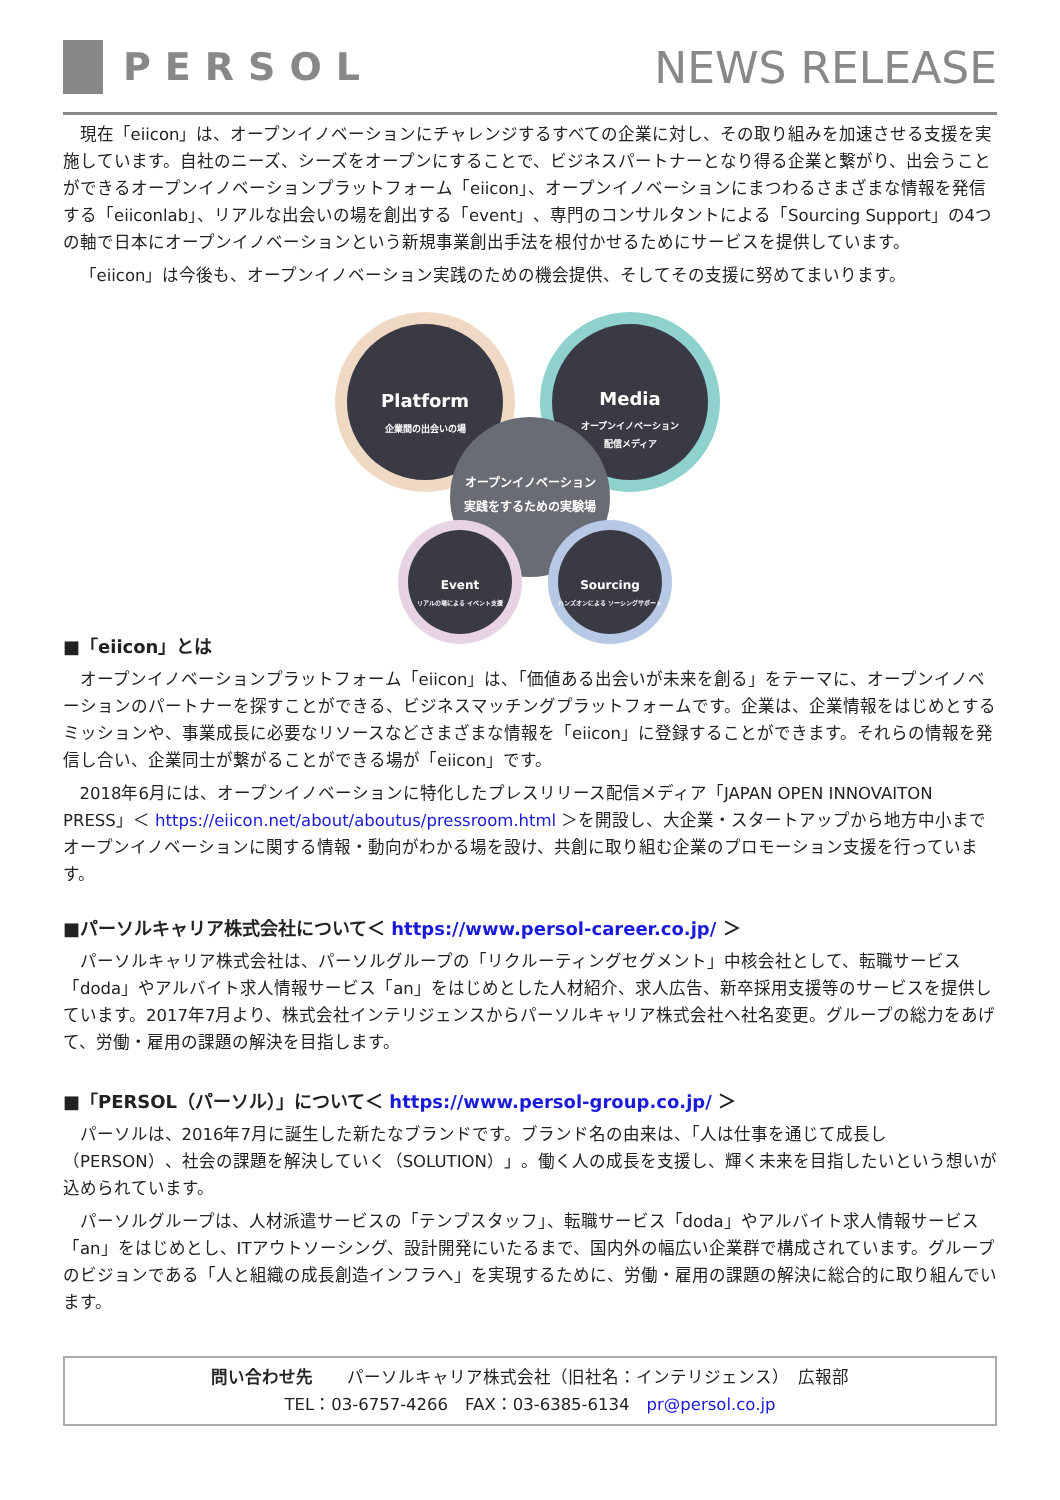PERSOL
NEWS RELEASE
現在「eiicon」は、オープンイノベーションにチャレンジするすべての企業に対し、その取り組みを加速させる支援を実施しています。自社のニーズ、シーズをオープンにすることで、ビジネスパートナーとなり得る企業と繋がり、出会うことができるオープンイノベーションプラットフォーム「eiicon」、オープンイノベーションにまつわるさまざまな情報を発信する「eiiconlab」、リアルな出会いの場を創出する「event」、専門のコンサルタントによる「Sourcing Support」の4つの軸で日本にオープンイノベーションという新規事業創出手法を根付かせるためにサービスを提供しています。
「eiicon」は今後も、オープンイノベーション実践のための機会提供、そしてその支援に努めてまいります。
Platform
企業間の出会いの場
Media
オープンイノベーション
配信メディア
オープンイノベーション
実践をするための実験場
Event
リアルの場による イベント支援
Sourcing
ハンズオンによる ソーシングサポート
■「eiicon」とは
オープンイノベーションプラットフォーム「eiicon」は、「価値ある出会いが未来を創る」をテーマに、オープンイノベーションのパートナーを探すことができる、ビジネスマッチングプラットフォームです。企業は、企業情報をはじめとするミッションや、事業成長に必要なリソースなどさまざまな情報を「eiicon」に登録することができます。それらの情報を発信し合い、企業同士が繋がることができる場が「eiicon」です。
2018年6月には、オープンイノベーションに特化したプレスリリース配信メディア「JAPAN OPEN INNOVAITON PRESS」＜ https://eiicon.net/about/aboutus/pressroom.html ＞を開設し、大企業・スタートアップから地方中小までオープンイノベーションに関する情報・動向がわかる場を設け、共創に取り組む企業のプロモーション支援を行っています。
■パーソルキャリア株式会社について＜ https://www.persol-career.co.jp/ ＞
パーソルキャリア株式会社は、パーソルグループの「リクルーティングセグメント」中核会社として、転職サービス「doda」やアルバイト求人情報サービス「an」をはじめとした人材紹介、求人広告、新卒採用支援等のサービスを提供しています。2017年7月より、株式会社インテリジェンスからパーソルキャリア株式会社へ社名変更。グループの総力をあげて、労働・雇用の課題の解決を目指します。
■「PERSOL（パーソル）」について＜ https://www.persol-group.co.jp/ ＞
パーソルは、2016年7月に誕生した新たなブランドです。ブランド名の由来は、「人は仕事を通じて成長し（PERSON）、社会の課題を解決していく（SOLUTION）」。働く人の成長を支援し、輝く未来を目指したいという想いが込められています。
パーソルグループは、人材派遣サービスの「テンプスタッフ」、転職サービス「doda」やアルバイト求人情報サービス「an」をはじめとし、ITアウトソーシング、設計開発にいたるまで、国内外の幅広い企業群で構成されています。グループのビジョンである「人と組織の成長創造インフラへ」を実現するために、労働・雇用の課題の解決に総合的に取り組んでいます。
問い合わせ先　　パーソルキャリア株式会社（旧社名：インテリジェンス）　広報部
TEL：03-6757-4266　FAX：03-6385-6134　pr@persol.co.jp